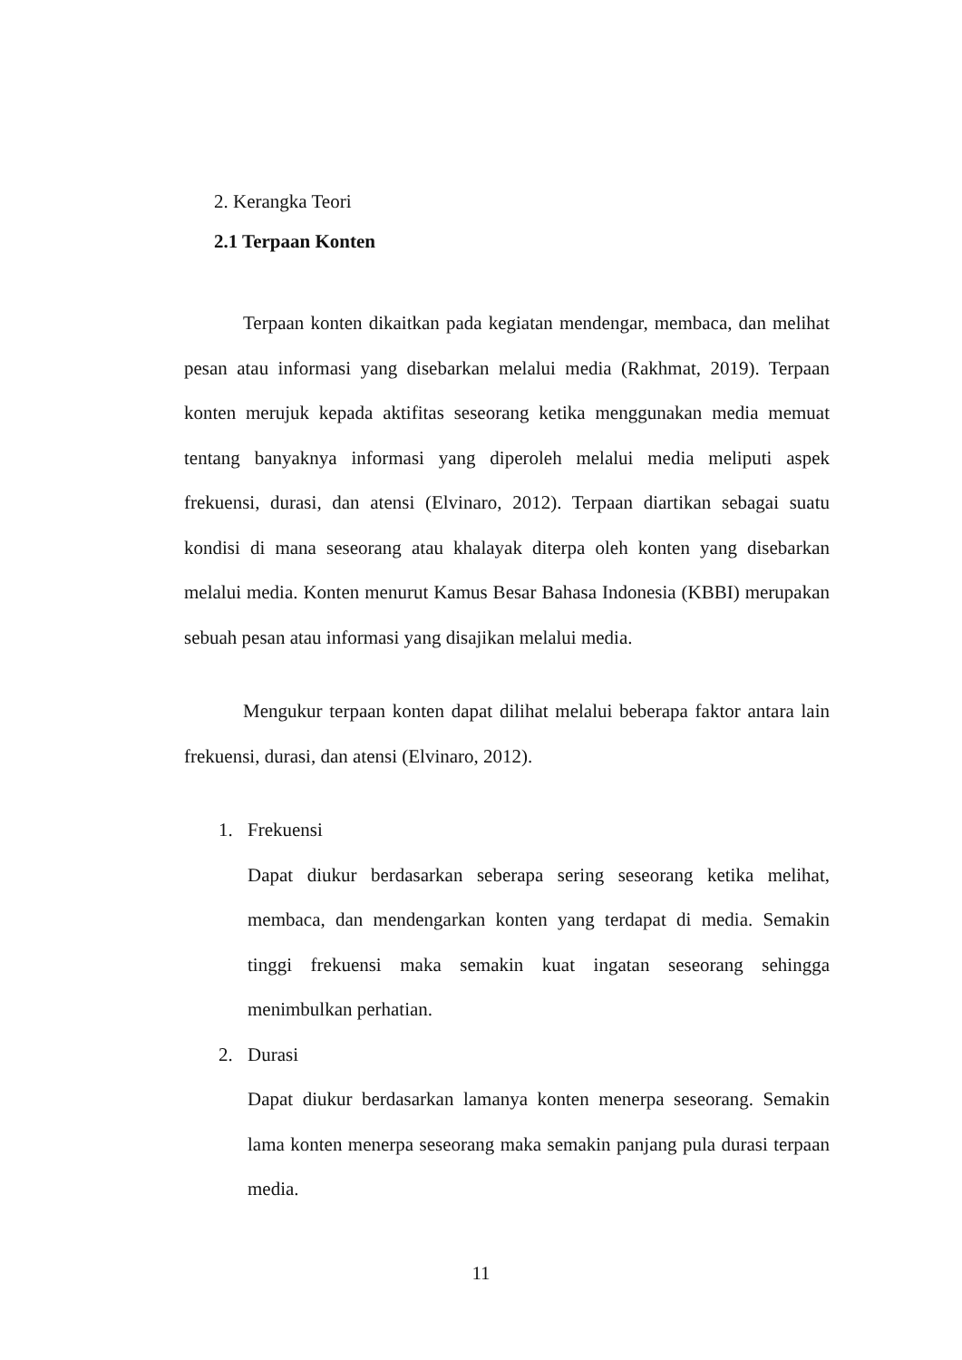2. Kerangka Teori
2.1 Terpaan Konten
Terpaan konten dikaitkan pada kegiatan mendengar, membaca, dan melihat pesan atau informasi yang disebarkan melalui media (Rakhmat, 2019). Terpaan konten merujuk kepada aktifitas seseorang ketika menggunakan media memuat tentang banyaknya informasi yang diperoleh melalui media meliputi aspek frekuensi, durasi, dan atensi (Elvinaro, 2012). Terpaan diartikan sebagai suatu kondisi di mana seseorang atau khalayak diterpa oleh konten yang disebarkan melalui media. Konten menurut Kamus Besar Bahasa Indonesia (KBBI) merupakan sebuah pesan atau informasi yang disajikan melalui media.
Mengukur terpaan konten dapat dilihat melalui beberapa faktor antara lain frekuensi, durasi, dan atensi (Elvinaro, 2012).
1. Frekuensi
Dapat diukur berdasarkan seberapa sering seseorang ketika melihat, membaca, dan mendengarkan konten yang terdapat di media. Semakin tinggi frekuensi maka semakin kuat ingatan seseorang sehingga menimbulkan perhatian.
2. Durasi
Dapat diukur berdasarkan lamanya konten menerpa seseorang. Semakin lama konten menerpa seseorang maka semakin panjang pula durasi terpaan media.
11